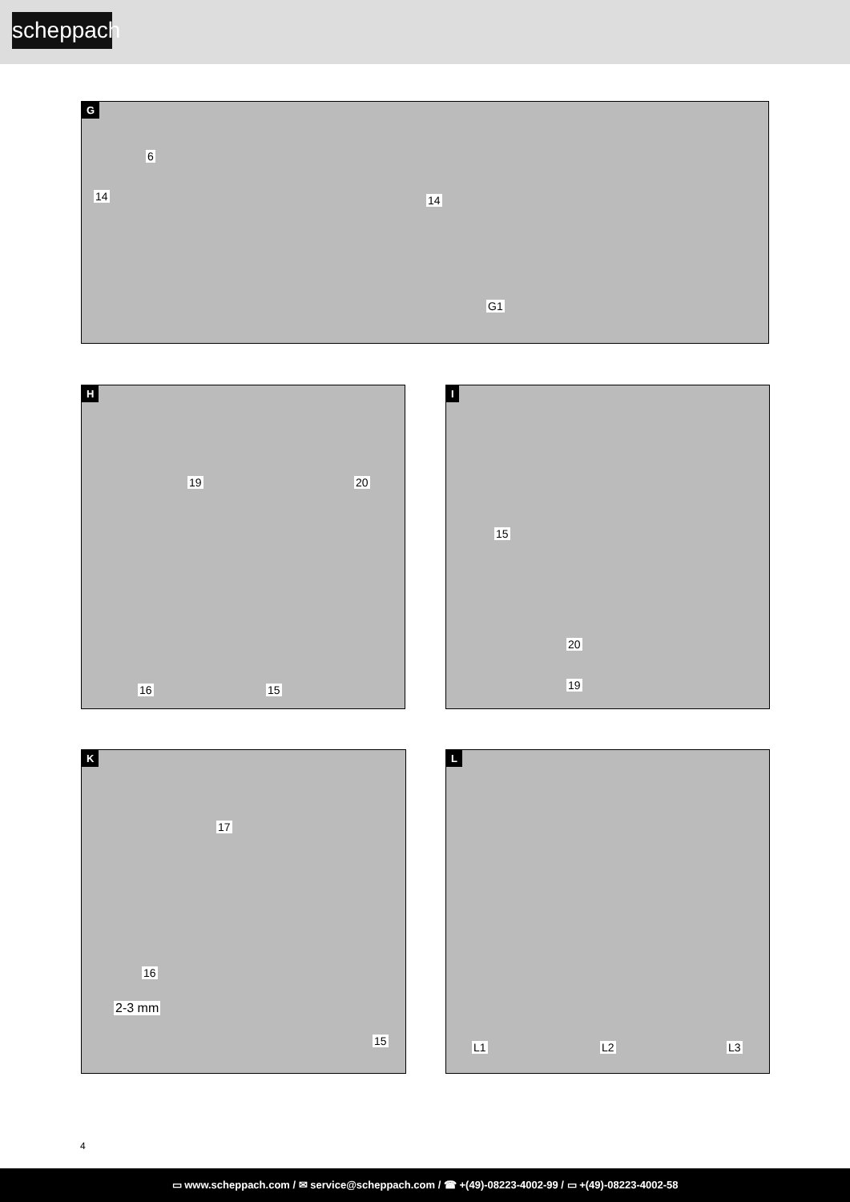scheppach
G
6
14 14
G1
H
19 20
16 15
I
15
20
19
K
17
16
2-3 mm
15
L
L1 L2 L3
4
▭ www.scheppach.com / ✉ service@scheppach.com / ☎ +(49)-08223-4002-99 / ▭ +(49)-08223-4002-58